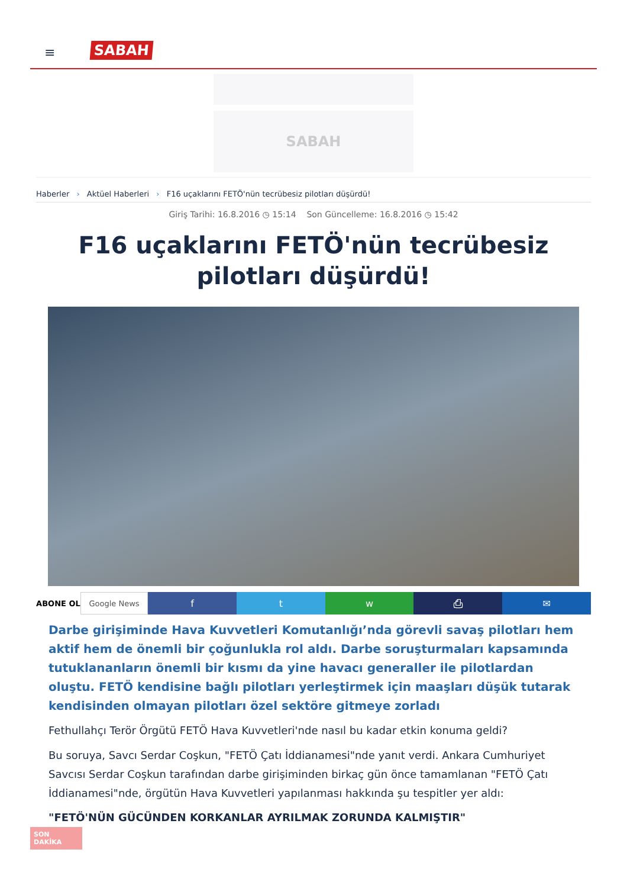≡ SABAH
SABAH
Haberler › Aktüel Haberleri › F16 uçaklarını FETÖ'nün tecrübesiz pilotları düşürdü!
Giriş Tarihi: 16.8.2016 ◷ 15:14 Son Güncelleme: 16.8.2016 ◷ 15:42
F16 uçaklarını FETÖ'nün tecrübesiz pilotları düşürdü!
ABONE OL Google News
f t w ⎙ ✉
Darbe girişiminde Hava Kuvvetleri Komutanlığı’nda görevli savaş pilotları hem aktif hem de önemli bir çoğunlukla rol aldı. Darbe soruşturmaları kapsamında tutuklananların önemli bir kısmı da yine havacı generaller ile pilotlardan oluştu. FETÖ kendisine bağlı pilotları yerleştirmek için maaşları düşük tutarak kendisinden olmayan pilotları özel sektöre gitmeye zorladı
Fethullahçı Terör Örgütü FETÖ Hava Kuvvetleri'nde nasıl bu kadar etkin konuma geldi?
Bu soruya, Savcı Serdar Coşkun, "FETÖ Çatı İddianamesi"nde yanıt verdi. Ankara Cumhuriyet Savcısı Serdar Coşkun tarafından darbe girişiminden birkaç gün önce tamamlanan "FETÖ Çatı İddianamesi"nde, örgütün Hava Kuvvetleri yapılanması hakkında şu tespitler yer aldı:
"FETÖ'NÜN GÜCÜNDEN KORKANLAR AYRILMAK ZORUNDA KALMIŞTIR"
SON DAKİKA